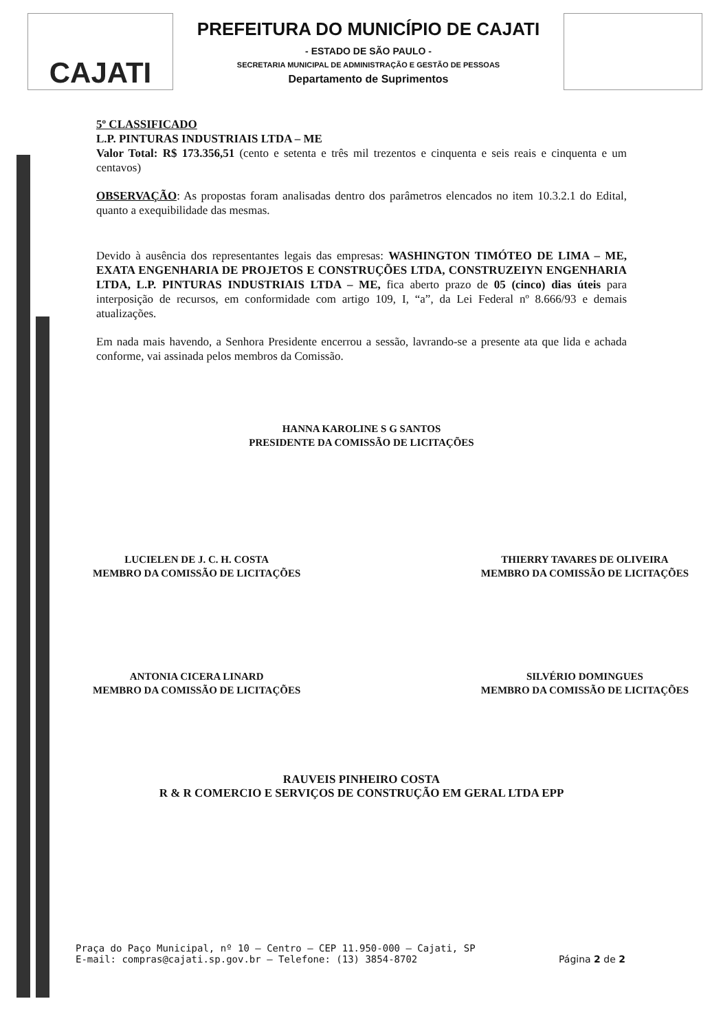CAJATI
PREFEITURA DO MUNICÍPIO DE CAJATI
- ESTADO DE SÃO PAULO -
SECRETARIA MUNICIPAL DE ADMINISTRAÇÃO E GESTÃO DE PESSOAS
Departamento de Suprimentos
5º CLASSIFICADO
L.P. PINTURAS INDUSTRIAIS LTDA – ME
Valor Total: R$ 173.356,51 (cento e setenta e três mil trezentos e cinquenta e seis reais e cinquenta e um centavos)
OBSERVAÇÃO: As propostas foram analisadas dentro dos parâmetros elencados no item 10.3.2.1 do Edital, quanto a exequibilidade das mesmas.
Devido à ausência dos representantes legais das empresas: WASHINGTON TIMÓTEO DE LIMA – ME, EXATA ENGENHARIA DE PROJETOS E CONSTRUÇÕES LTDA, CONSTRUZEIYN ENGENHARIA LTDA, L.P. PINTURAS INDUSTRIAIS LTDA – ME, fica aberto prazo de 05 (cinco) dias úteis para interposição de recursos, em conformidade com artigo 109, I, “a”, da Lei Federal nº 8.666/93 e demais atualizações.
Em nada mais havendo, a Senhora Presidente encerrou a sessão, lavrando-se a presente ata que lida e achada conforme, vai assinada pelos membros da Comissão.
HANNA KAROLINE S G SANTOS
PRESIDENTE DA COMISSÃO DE LICITAÇÕES
LUCIELEN DE J. C. H. COSTA
MEMBRO DA COMISSÃO DE LICITAÇÕES
THIERRY TAVARES DE OLIVEIRA
MEMBRO DA COMISSÃO DE LICITAÇÕES
ANTONIA CICERA LINARD
MEMBRO DA COMISSÃO DE LICITAÇÕES
SILVÉRIO DOMINGUES
MEMBRO DA COMISSÃO DE LICITAÇÕES
RAUVEIS PINHEIRO COSTA
R & R COMERCIO E SERVIÇOS DE CONSTRUÇÃO EM GERAL LTDA EPP
Praça do Paço Municipal, nº 10 – Centro – CEP 11.950-000 – Cajati, SP
E-mail: compras@cajati.sp.gov.br – Telefone: (13) 3854-8702
Página 2 de 2